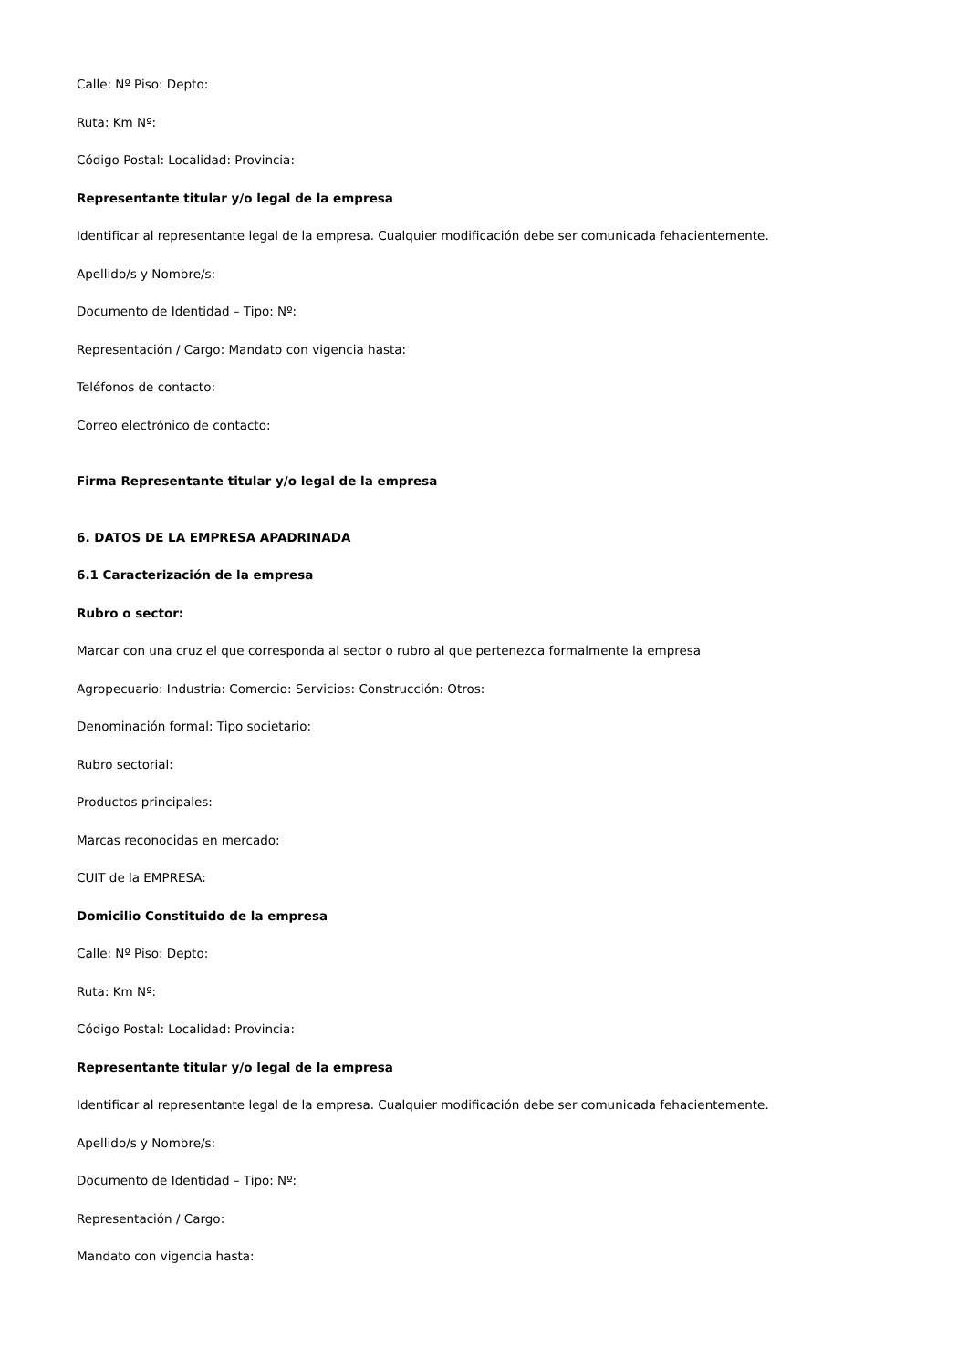Calle: Nº Piso: Depto:
Ruta: Km Nº:
Código Postal: Localidad: Provincia:
Representante titular y/o legal de la empresa
Identificar al representante legal de la empresa. Cualquier modificación debe ser comunicada fehacientemente.
Apellido/s y Nombre/s:
Documento de Identidad – Tipo: Nº:
Representación / Cargo: Mandato con vigencia hasta:
Teléfonos de contacto:
Correo electrónico de contacto:
Firma Representante titular y/o legal de la empresa
6. DATOS DE LA EMPRESA APADRINADA
6.1 Caracterización de la empresa
Rubro o sector:
Marcar con una cruz el que corresponda al sector o rubro al que pertenezca formalmente la empresa
Agropecuario: Industria: Comercio: Servicios: Construcción: Otros:
Denominación formal: Tipo societario:
Rubro sectorial:
Productos principales:
Marcas reconocidas en mercado:
CUIT de la EMPRESA:
Domicilio Constituido de la empresa
Calle: Nº Piso: Depto:
Ruta: Km Nº:
Código Postal: Localidad: Provincia:
Representante titular y/o legal de la empresa
Identificar al representante legal de la empresa. Cualquier modificación debe ser comunicada fehacientemente.
Apellido/s y Nombre/s:
Documento de Identidad – Tipo: Nº:
Representación / Cargo:
Mandato con vigencia hasta: